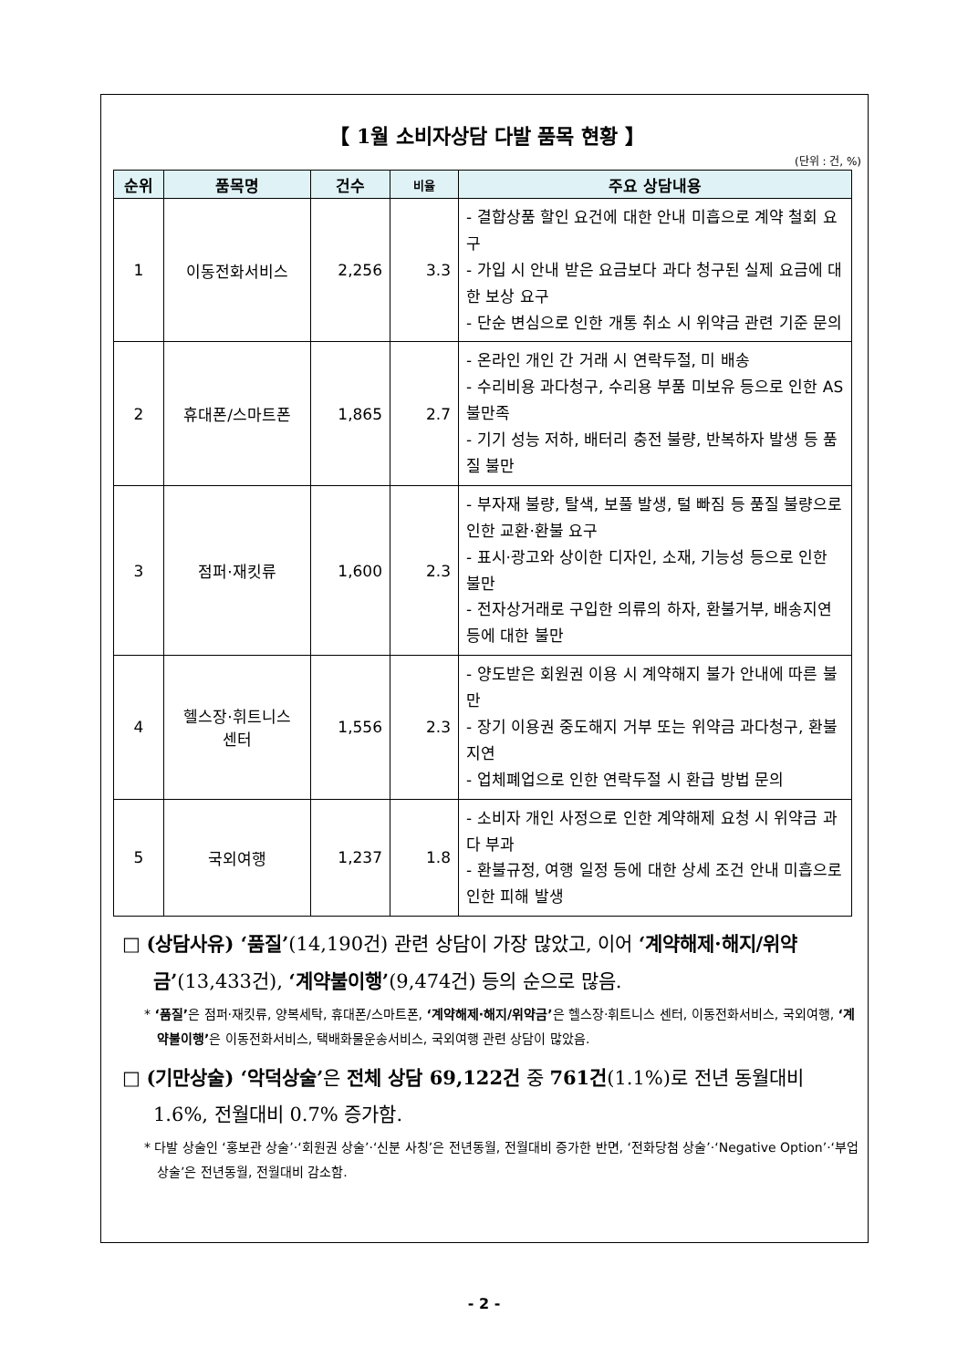【 1월 소비자상담 다발 품목 현황 】
(단위 : 건, %)
| 순위 | 품목명 | 건수 | 비율 | 주요 상담내용 |
| --- | --- | --- | --- | --- |
| 1 | 이동전화서비스 | 2,256 | 3.3 | - 결합상품 할인 요건에 대한 안내 미흡으로 계약 철회 요구 - 가입 시 안내 받은 요금보다 과다 청구된 실제 요금에 대한 보상 요구 - 단순 변심으로 인한 개통 취소 시 위약금 관련 기준 문의 |
| 2 | 휴대폰/스마트폰 | 1,865 | 2.7 | - 온라인 개인 간 거래 시 연락두절, 미 배송 - 수리비용 과다청구, 수리용 부품 미보유 등으로 인한 AS 불만족 - 기기 성능 저하, 배터리 충전 불량, 반복하자 발생 등 품질 불만 |
| 3 | 점퍼·재킷류 | 1,600 | 2.3 | - 부자재 불량, 탈색, 보풀 발생, 털 빠짐 등 품질 불량으로 인한 교환·환불 요구 - 표시·광고와 상이한 디자인, 소재, 기능성 등으로 인한 불만 - 전자상거래로 구입한 의류의 하자, 환불거부, 배송지연 등에 대한 불만 |
| 4 | 헬스장·휘트니스 센터 | 1,556 | 2.3 | - 양도받은 회원권 이용 시 계약해지 불가 안내에 따른 불만 - 장기 이용권 중도해지 거부 또는 위약금 과다청구, 환불 지연 - 업체폐업으로 인한 연락두절 시 환급 방법 문의 |
| 5 | 국외여행 | 1,237 | 1.8 | - 소비자 개인 사정으로 인한 계약해제 요청 시 위약금 과다 부과 - 환불규정, 여행 일정 등에 대한 상세 조건 안내 미흡으로 인한 피해 발생 |
□ (상담사유) ‘품질’(14,190건) 관련 상담이 가장 많았고, 이어 ‘계약해제·해지/위약금’(13,433건), ‘계약불이행’(9,474건) 등의 순으로 많음.
* ‘품질’은 점퍼·재킷류, 양복세탁, 휴대폰/스마트폰, ‘계약해제·해지/위약금’은 헬스장·휘트니스 센터, 이동전화서비스, 국외여행, ‘계약불이행’은 이동전화서비스, 택배화물운송서비스, 국외여행 관련 상담이 많았음.
□ (기만상술) ‘악덕상술’은 전체 상담 69,122건 중 761건(1.1%)로 전년 동월대비 1.6%, 전월대비 0.7% 증가함.
* 다발 상술인 ‘홍보관 상술’·‘회원권 상술’·‘신분 사칭’은 전년동월, 전월대비 증가한 반면, ‘전화당첨 상술’·‘Negative Option’·‘부업 상술’은 전년동월, 전월대비 감소함.
- 2 -